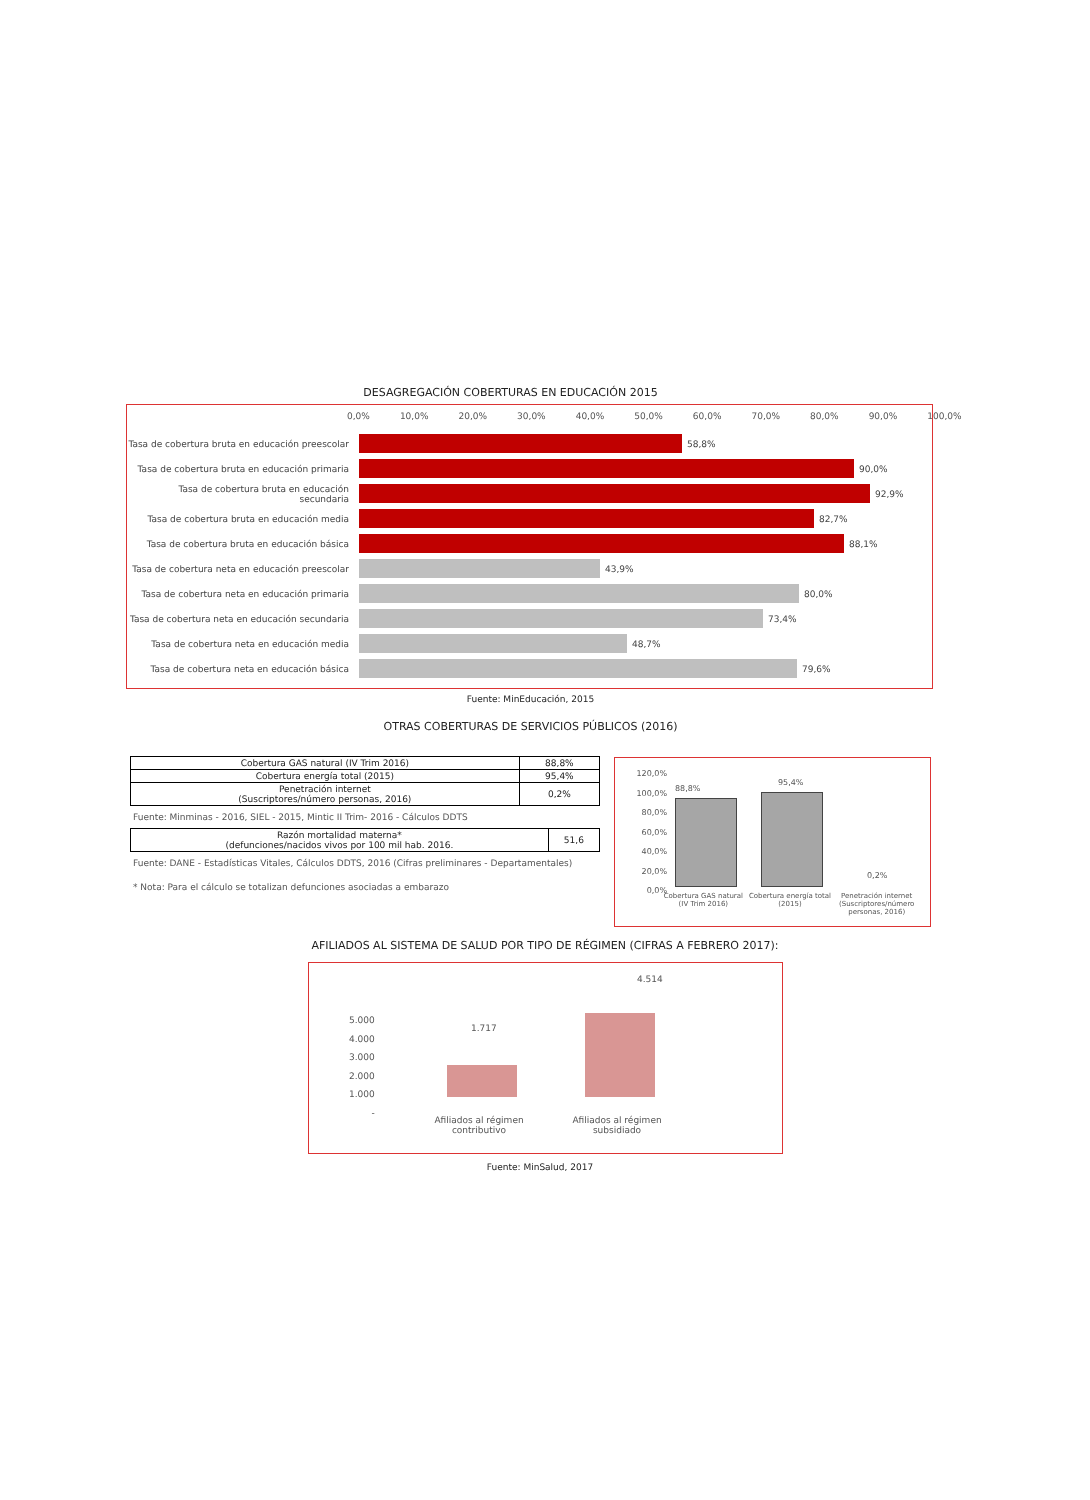DESAGREGACIÓN COBERTURAS EN EDUCACIÓN 2015
0,0% 10,0% 20,0% 30,0% 40,0% 50,0% 60,0% 70,0% 80,0% 90,0% 100,0%
Tasa de cobertura bruta en educación preescolar 58,8%
Tasa de cobertura bruta en educación primaria 90,0%
Tasa de cobertura bruta en educación secundaria 92,9%
Tasa de cobertura bruta en educación media 82,7%
Tasa de cobertura bruta en educación básica 88,1%
Tasa de cobertura neta en educación preescolar 43,9%
Tasa de cobertura neta en educación primaria 80,0%
Tasa de cobertura neta en educación secundaria 73,4%
Tasa de cobertura neta en educación media 48,7%
Tasa de cobertura neta en educación básica 79,6%
Fuente: MinEducación, 2015
OTRAS COBERTURAS DE SERVICIOS PÚBLICOS (2016)
| Cobertura GAS natural (IV Trim 2016) | 88,8% |
| Cobertura energía total (2015) | 95,4% |
| Penetración internet (Suscriptores/número personas, 2016) | 0,2% |
Fuente: Minminas - 2016, SIEL - 2015, Mintic II Trim- 2016 - Cálculos DDTS
| Razón mortalidad materna* (defunciones/nacidos vivos por 100 mil hab. 2016. | 51,6 |
Fuente: DANE - Estadísticas Vitales, Cálculos DDTS, 2016 (Cifras preliminares - Departamentales)
* Nota: Para el cálculo se totalizan defunciones asociadas a embarazo
120,0%
100,0%
80,0%
60,0%
40,0%
20,0%
0,0%
88,8%
95,4%
0,2%
Cobertura GAS natural (IV Trim 2016) Cobertura energía total (2015) Penetración internet (Suscriptores/número personas, 2016)
AFILIADOS AL SISTEMA DE SALUD POR TIPO DE RÉGIMEN (CIFRAS A FEBRERO 2017):
5.000
4.000
3.000
2.000
1.000
-
1.717
4.514
Afiliados al régimen contributivo
Afiliados al régimen subsidiado
Fuente: MinSalud, 2017